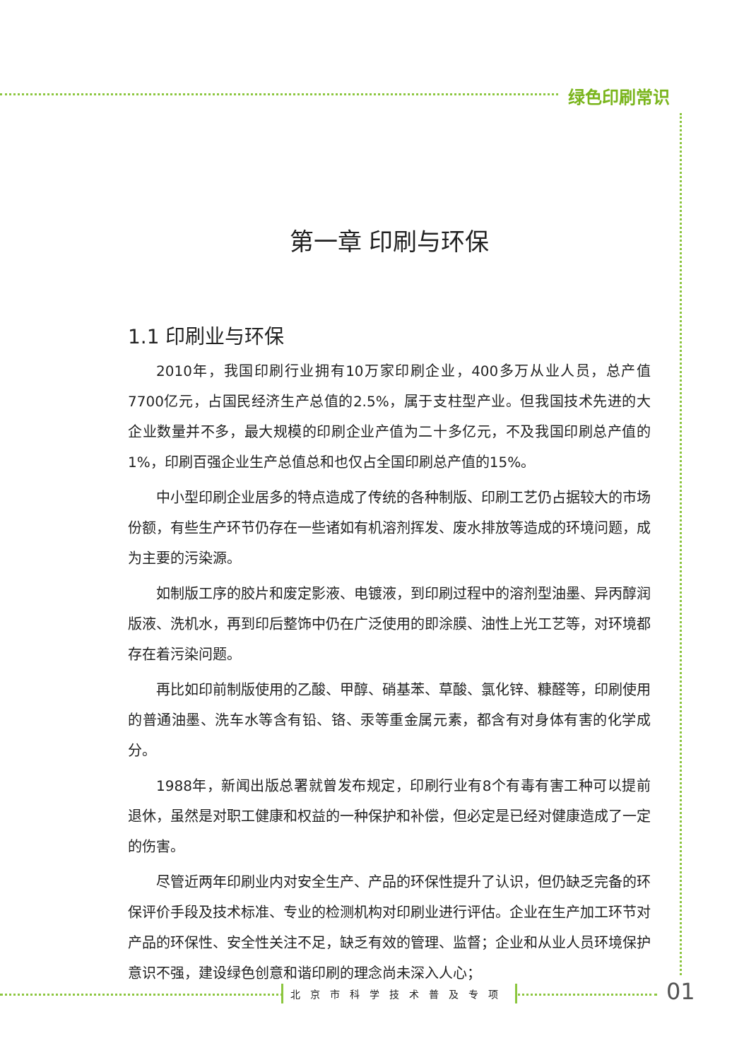绿色印刷常识
第一章 印刷与环保
1.1 印刷业与环保
2010年，我国印刷行业拥有10万家印刷企业，400多万从业人员，总产值7700亿元，占国民经济生产总值的2.5%，属于支柱型产业。但我国技术先进的大企业数量并不多，最大规模的印刷企业产值为二十多亿元，不及我国印刷总产值的1%，印刷百强企业生产总值总和也仅占全国印刷总产值的15%。
中小型印刷企业居多的特点造成了传统的各种制版、印刷工艺仍占据较大的市场份额，有些生产环节仍存在一些诸如有机溶剂挥发、废水排放等造成的环境问题，成为主要的污染源。
如制版工序的胶片和废定影液、电镀液，到印刷过程中的溶剂型油墨、异丙醇润版液、洗机水，再到印后整饰中仍在广泛使用的即涂膜、油性上光工艺等，对环境都存在着污染问题。
再比如印前制版使用的乙酸、甲醇、硝基苯、草酸、氯化锌、糠醛等，印刷使用的普通油墨、洗车水等含有铅、铬、汞等重金属元素，都含有对身体有害的化学成分。
1988年，新闻出版总署就曾发布规定，印刷行业有8个有毒有害工种可以提前退休，虽然是对职工健康和权益的一种保护和补偿，但必定是已经对健康造成了一定的伤害。
尽管近两年印刷业内对安全生产、产品的环保性提升了认识，但仍缺乏完备的环保评价手段及技术标准、专业的检测机构对印刷业进行评估。企业在生产加工环节对产品的环保性、安全性关注不足，缺乏有效的管理、监督；企业和从业人员环境保护意识不强，建设绿色创意和谐印刷的理念尚未深入人心；
北京市科学技术普及专项 01